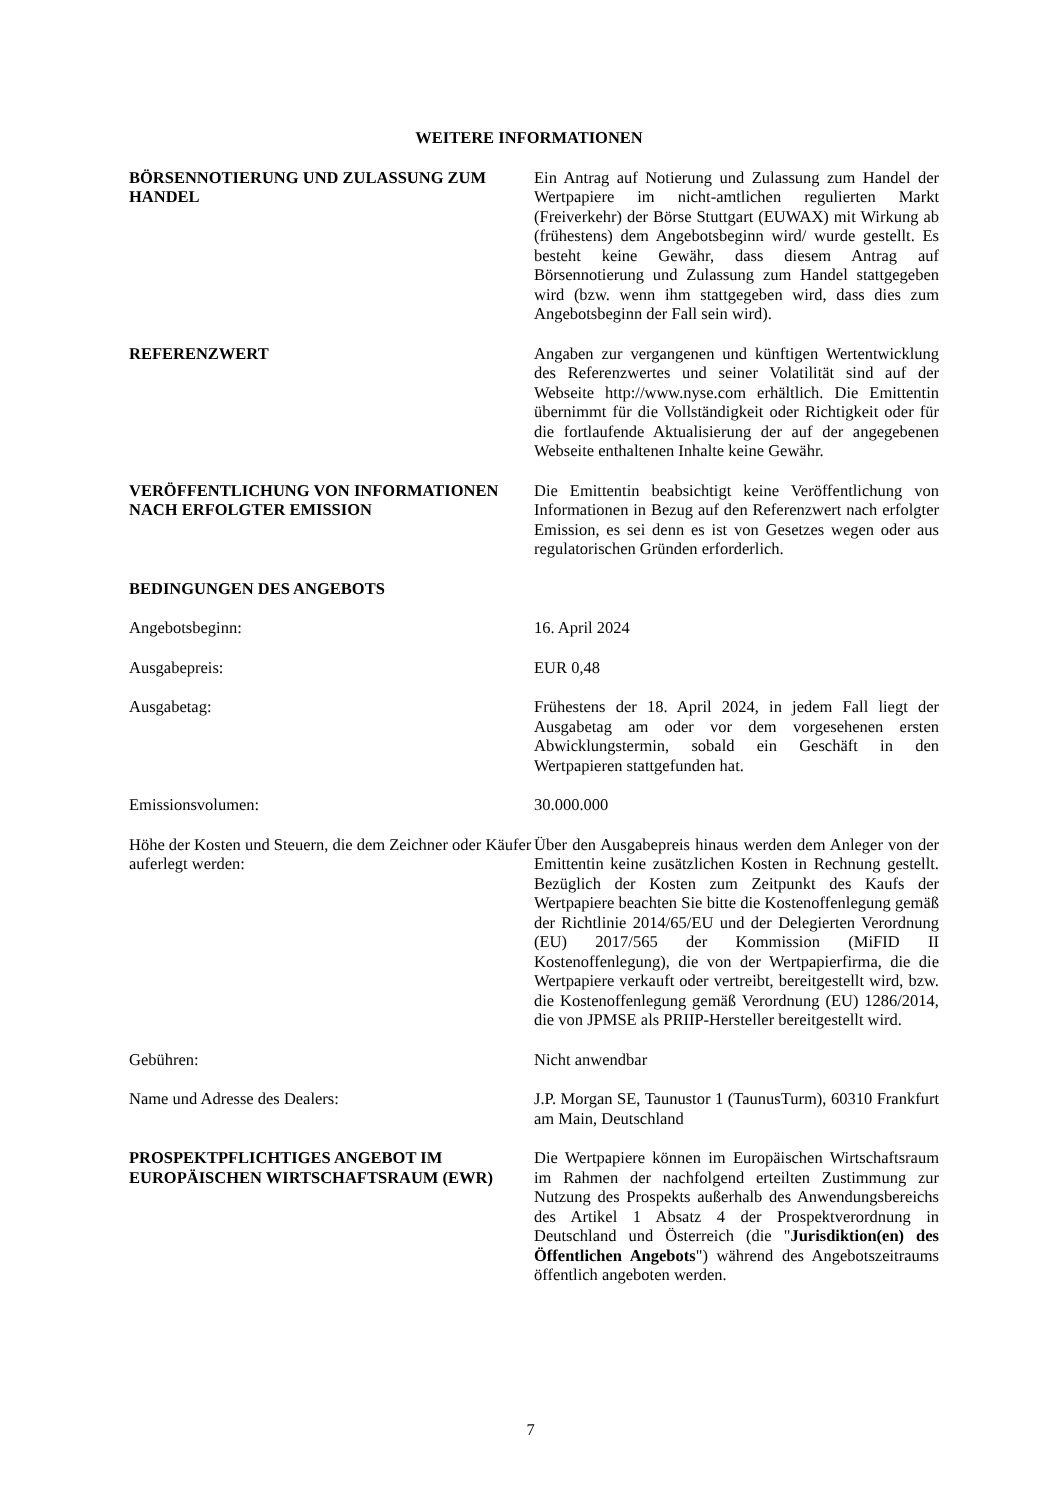WEITERE INFORMATIONEN
BÖRSENNOTIERUNG UND ZULASSUNG ZUM HANDEL Ein Antrag auf Notierung und Zulassung zum Handel der Wertpapiere im nicht-amtlichen regulierten Markt (Freiverkehr) der Börse Stuttgart (EUWAX) mit Wirkung ab (frühestens) dem Angebotsbeginn wird/ wurde gestellt. Es besteht keine Gewähr, dass diesem Antrag auf Börsennotierung und Zulassung zum Handel stattgegeben wird (bzw. wenn ihm stattgegeben wird, dass dies zum Angebotsbeginn der Fall sein wird).
REFERENZWERT Angaben zur vergangenen und künftigen Wertentwicklung des Referenzwertes und seiner Volatilität sind auf der Webseite http://www.nyse.com erhältlich. Die Emittentin übernimmt für die Vollständigkeit oder Richtigkeit oder für die fortlaufende Aktualisierung der auf der angegebenen Webseite enthaltenen Inhalte keine Gewähr.
VERÖFFENTLICHUNG VON INFORMATIONEN NACH ERFOLGTER EMISSION
Die Emittentin beabsichtigt keine Veröffentlichung von Informationen in Bezug auf den Referenzwert nach erfolgter Emission, es sei denn es ist von Gesetzes wegen oder aus regulatorischen Gründen erforderlich.
BEDINGUNGEN DES ANGEBOTS
Angebotsbeginn: 16. April 2024
Ausgabepreis: EUR 0,48
Ausgabetag: Frühestens der 18. April 2024, in jedem Fall liegt der Ausgabetag am oder vor dem vorgesehenen ersten Abwicklungstermin, sobald ein Geschäft in den Wertpapieren stattgefunden hat.
Emissionsvolumen: 30.000.000
Höhe der Kosten und Steuern, die dem Zeichner oder Käufer auferlegt werden:
Über den Ausgabepreis hinaus werden dem Anleger von der Emittentin keine zusätzlichen Kosten in Rechnung gestellt. Bezüglich der Kosten zum Zeitpunkt des Kaufs der Wertpapiere beachten Sie bitte die Kostenoffenlegung gemäß der Richtlinie 2014/65/EU und der Delegierten Verordnung (EU) 2017/565 der Kommission (MiFID II Kostenoffenlegung), die von der Wertpapierfirma, die die Wertpapiere verkauft oder vertreibt, bereitgestellt wird, bzw. die Kostenoffenlegung gemäß Verordnung (EU) 1286/2014, die von JPMSE als PRIIP-Hersteller bereitgestellt wird.
Gebühren: Nicht anwendbar
Name und Adresse des Dealers: J.P. Morgan SE, Taunustor 1 (TaunusTurm), 60310 Frankfurt am Main, Deutschland
PROSPEKTPFLICHTIGES ANGEBOT IM EUROPÄISCHEN WIRTSCHAFTSRAUM (EWR)
Die Wertpapiere können im Europäischen Wirtschaftsraum im Rahmen der nachfolgend erteilten Zustimmung zur Nutzung des Prospekts außerhalb des Anwendungsbereichs des Artikel 1 Absatz 4 der Prospektverordnung in Deutschland und Österreich (die "Jurisdiktion(en) des Öffentlichen Angebots") während des Angebotszeitraums öffentlich angeboten werden.
7